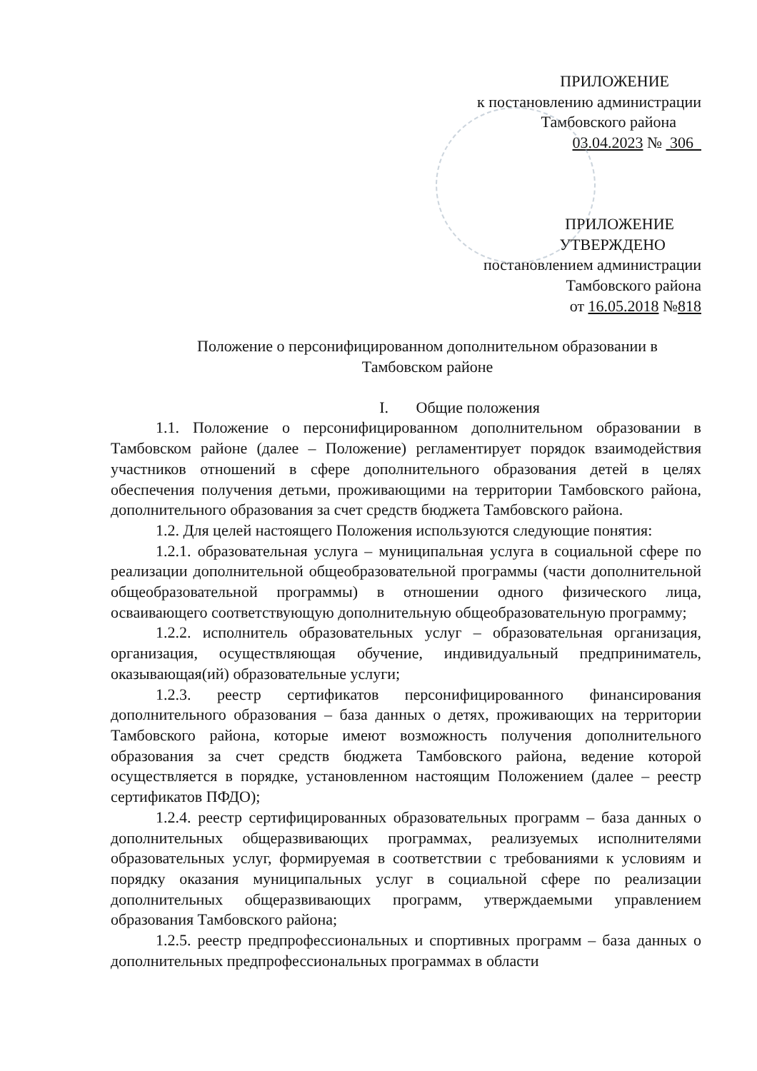ПРИЛОЖЕНИЕ
к постановлению администрации
Тамбовского района
03.04.2023 № 306
ПРИЛОЖЕНИЕ
УТВЕРЖДЕНО
постановлением администрации
Тамбовского района
от 16.05.2018 №818
Положение о персонифицированном дополнительном образовании в
Тамбовском районе
I. Общие положения
1.1. Положение о персонифицированном дополнительном образовании в Тамбовском районе (далее – Положение) регламентирует порядок взаимодействия участников отношений в сфере дополнительного образования детей в целях обеспечения получения детьми, проживающими на территории Тамбовского района, дополнительного образования за счет средств бюджета Тамбовского района.
1.2. Для целей настоящего Положения используются следующие понятия:
1.2.1. образовательная услуга – муниципальная услуга в социальной сфере по реализации дополнительной общеобразовательной программы (части дополнительной общеобразовательной программы) в отношении одного физического лица, осваивающего соответствующую дополнительную общеобразовательную программу;
1.2.2. исполнитель образовательных услуг – образовательная организация, организация, осуществляющая обучение, индивидуальный предприниматель, оказывающая(ий) образовательные услуги;
1.2.3. реестр сертификатов персонифицированного финансирования дополнительного образования – база данных о детях, проживающих на территории Тамбовского района, которые имеют возможность получения дополнительного образования за счет средств бюджета Тамбовского района, ведение которой осуществляется в порядке, установленном настоящим Положением (далее – реестр сертификатов ПФДО);
1.2.4. реестр сертифицированных образовательных программ – база данных о дополнительных общеразвивающих программах, реализуемых исполнителями образовательных услуг, формируемая в соответствии с требованиями к условиям и порядку оказания муниципальных услуг в социальной сфере по реализации дополнительных общеразвивающих программ, утверждаемыми управлением образования Тамбовского района;
1.2.5. реестр предпрофессиональных и спортивных программ – база данных о дополнительных предпрофессиональных программах в области